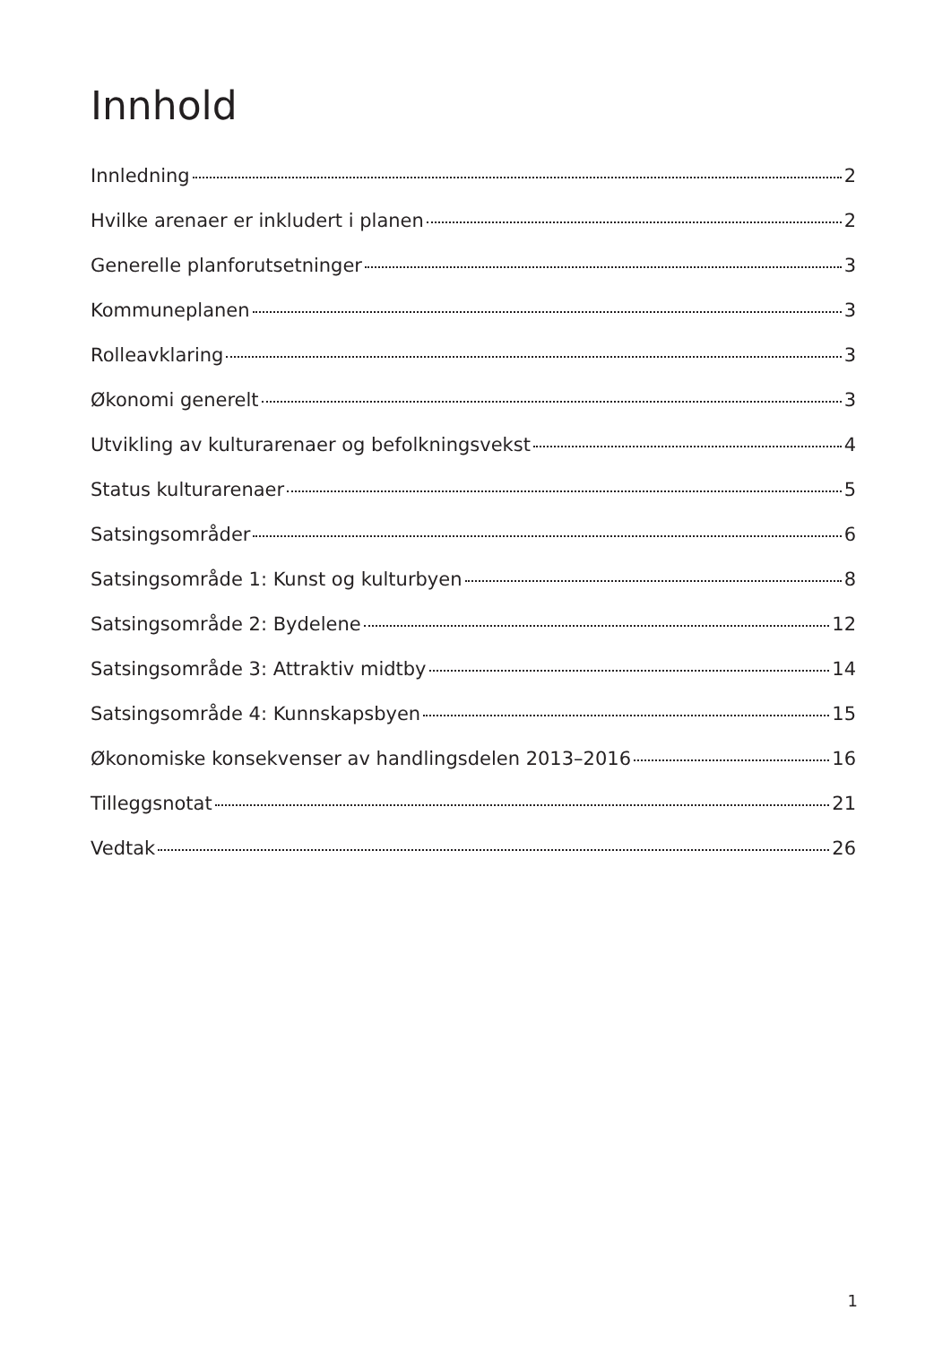Innhold
Innledning 2
Hvilke arenaer er inkludert i planen 2
Generelle planforutsetninger 3
Kommuneplanen 3
Rolleavklaring 3
Økonomi generelt 3
Utvikling av kulturarenaer og befolkningsvekst 4
Status kulturarenaer 5
Satsingsområder 6
Satsingsområde 1: Kunst og kulturbyen 8
Satsingsområde 2: Bydelene 12
Satsingsområde 3: Attraktiv midtby 14
Satsingsområde 4: Kunnskapsbyen 15
Økonomiske konsekvenser av handlingsdelen 2013–2016 16
Tilleggsnotat 21
Vedtak 26
1